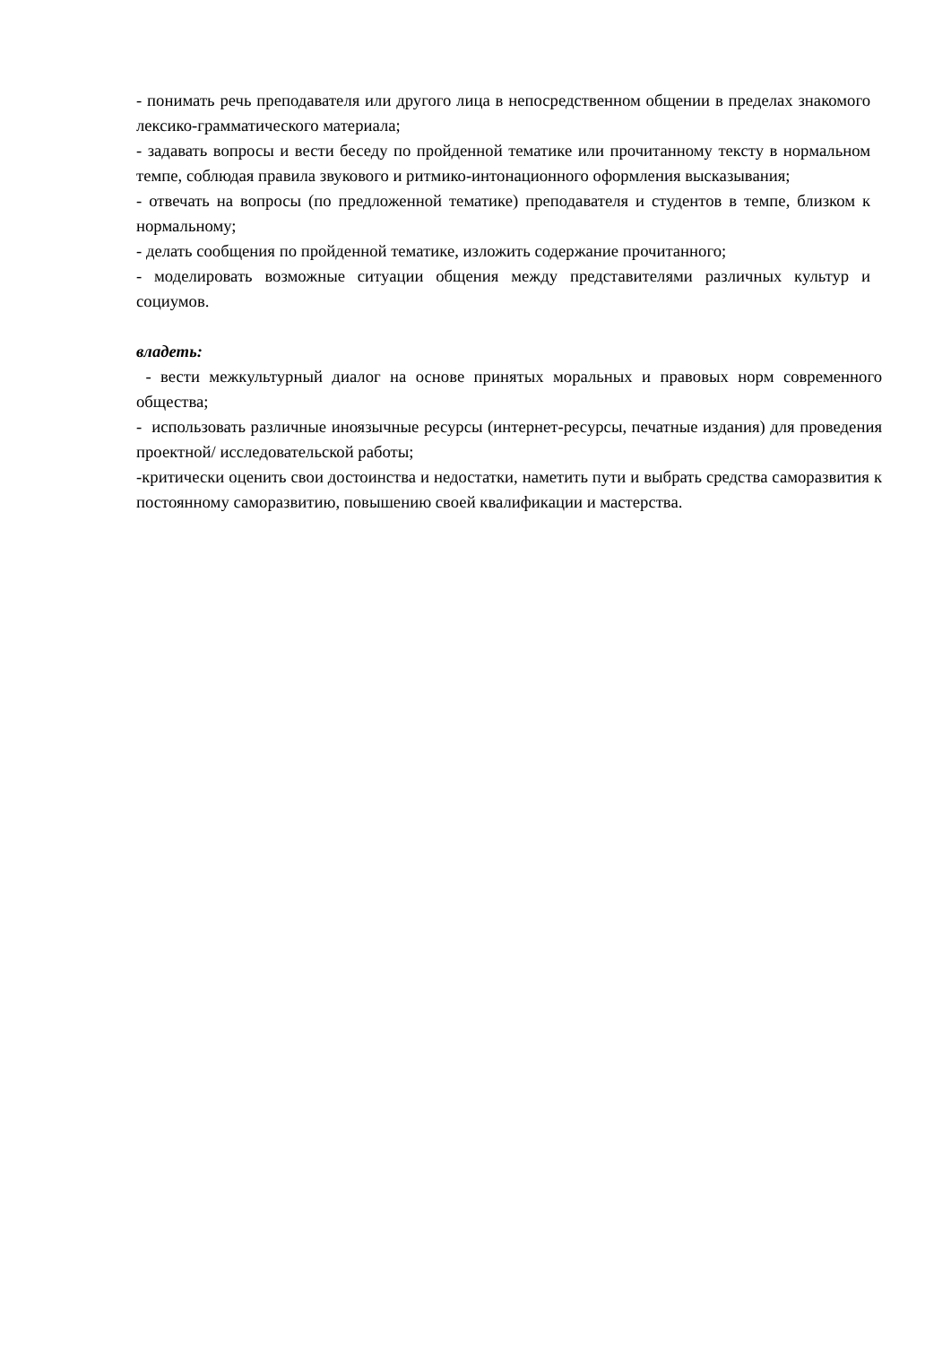- понимать речь преподавателя или другого лица в непосредственном общении в пределах знакомого лексико-грамматического материала;
- задавать вопросы и вести беседу по пройденной тематике или прочитанному тексту в нормальном темпе, соблюдая правила звукового и ритмико-интонационного оформления высказывания;
- отвечать на вопросы (по предложенной тематике) преподавателя и студентов в темпе, близком к нормальному;
- делать сообщения по пройденной тематике, изложить содержание прочитанного;
- моделировать возможные ситуации общения между представителями различных культур и социумов.
владеть:
- вести межкультурный диалог на основе принятых моральных и правовых норм современного общества;
- использовать различные иноязычные ресурсы (интернет-ресурсы, печатные издания) для проведения проектной/ исследовательской работы;
-критически оценить свои достоинства и недостатки, наметить пути и выбрать средства саморазвития к постоянному саморазвитию, повышению своей квалификации и мастерства.